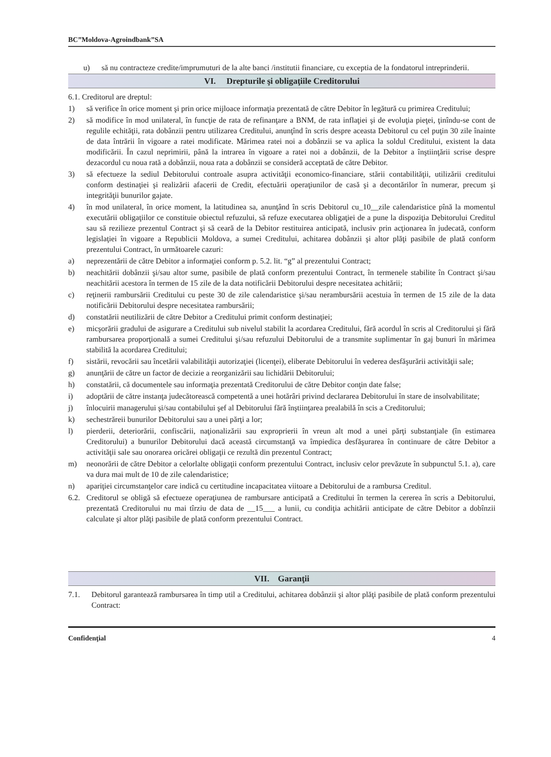BC”Moldova-Agroindbank”SA
u) să nu contracteze credite/imprumuturi de la alte banci /institutii financiare, cu exceptia de la fondatorul intreprinderii.
VI. Drepturile şi obligaţiile Creditorului
6.1. Creditorul are dreptul:
1) să verifice în orice moment şi prin orice mijloace informaţia prezentată de către Debitor în legătură cu primirea Creditului;
2) să modifice în mod unilateral, în funcţie de rata de refinanţare a BNM, de rata inflaţiei şi de evoluţia pieţei, ţinîndu-se cont de regulile echităţii, rata dobânzii pentru utilizarea Creditului, anunţînd în scris despre aceasta Debitorul cu cel puţin 30 zile înainte de data întrării în vigoare a ratei modificate. Mărimea ratei noi a dobânzii se va aplica la soldul Creditului, existent la data modificării. În cazul neprimirii, până la intrarea în vigoare a ratei noi a dobânzii, de la Debitor a înştiinţării scrise despre dezacordul cu noua rată a dobânzii, noua rata a dobânzii se consideră acceptată de către Debitor.
3) să efectueze la sediul Debitorului controale asupra activităţii economico-financiare, stării contabilităţii, utilizării creditului conform destinaţiei şi realizării afacerii de Credit, efectuării operaţiunilor de casă şi a decontărilor în numerar, precum şi integrităţii bunurilor gajate.
4) în mod unilateral, în orice moment, la latitudinea sa, anunţând în scris Debitorul cu_10__zile calendaristice pînă la momentul executării obligaţiilor ce constituie obiectul refuzului, să refuze executarea obligaţiei de a pune la dispoziţia Debitorului Creditul sau să rezilieze prezentul Contract şi să ceară de la Debitor restituirea anticipată, inclusiv prin acţionarea în judecată, conform legislaţiei în vigoare a Republicii Moldova, a sumei Creditului, achitarea dobânzii şi altor plăţi pasibile de plată conform prezentului Contract, în următoarele cazuri:
a) neprezentării de către Debitor a informaţiei conform p. 5.2. lit. “g” al prezentului Contract;
b) neachitării dobânzii şi/sau altor sume, pasibile de plată conform prezentului Contract, în termenele stabilite în Contract şi/sau neachitării acestora în termen de 15 zile de la data notificării Debitorului despre necesitatea achitării;
c) reţinerii rambursării Creditului cu peste 30 de zile calendaristice şi/sau nerambursării acestuia în termen de 15 zile de la data notificării Debitorului despre necesitatea rambursării;
d) constatării neutilizării de către Debitor a Creditului primit conform destinaţiei;
e) micşorării gradului de asigurare a Creditului sub nivelul stabilit la acordarea Creditului, fără acordul în scris al Creditorului şi fără rambursarea proporţională a sumei Creditului şi/sau refuzului Debitorului de a transmite suplimentar în gaj bunuri în mărimea stabilită la acordarea Creditului;
f) sistării, revocării sau încetării valabilităţii autorizaţiei (licenţei), eliberate Debitorului în vederea desfăşurării activităţii sale;
g) anunţării de către un factor de decizie a reorganizării sau lichidării Debitorului;
h) constatării, că documentele sau informaţia prezentată Creditorului de către Debitor conţin date false;
i) adoptării de către instanţa judecătorească competentă a unei hotărâri privind declararea Debitorului în stare de insolvabilitate;
j) înlocuirii managerului şi/sau contabilului şef al Debitorului fără înştiinţarea prealabilă în scis a Creditorului;
k) sechestrăreii bunurilor Debitorului sau a unei părţi a lor;
l) pierderii, deteriorării, confiscării, naţionalizării sau exproprierii în vreun alt mod a unei părţi substanţiale (în estimarea Creditorului) a bunurilor Debitorului dacă această circumstanţă va împiedica desfăşurarea în continuare de către Debitor a activităţii sale sau onorarea oricărei obligaţii ce rezultă din prezentul Contract;
m) neonorării de către Debitor a celorlalte obligaţii conform prezentului Contract, inclusiv celor prevăzute în subpunctul 5.1. a), care va dura mai mult de 10 de zile calendaristice;
n) apariţiei circumstanţelor care indică cu certitudine incapacitatea viitoare a Debitorului de a rambursa Creditul.
6.2. Creditorul se obligă să efectueze operaţiunea de rambursare anticipată a Creditului în termen la cererea în scris a Debitorului, prezentată Creditorului nu mai tîrziu de data de __15___ a lunii, cu condiţia achitării anticipate de către Debitor a dobînzii calculate şi altor plăţi pasibile de plată conform prezentului Contract.
VII. Garanţii
7.1. Debitorul garantează rambursarea în timp util a Creditului, achitarea dobânzii şi altor plăţi pasibile de plată conform prezentului Contract:
Confidenţial 4